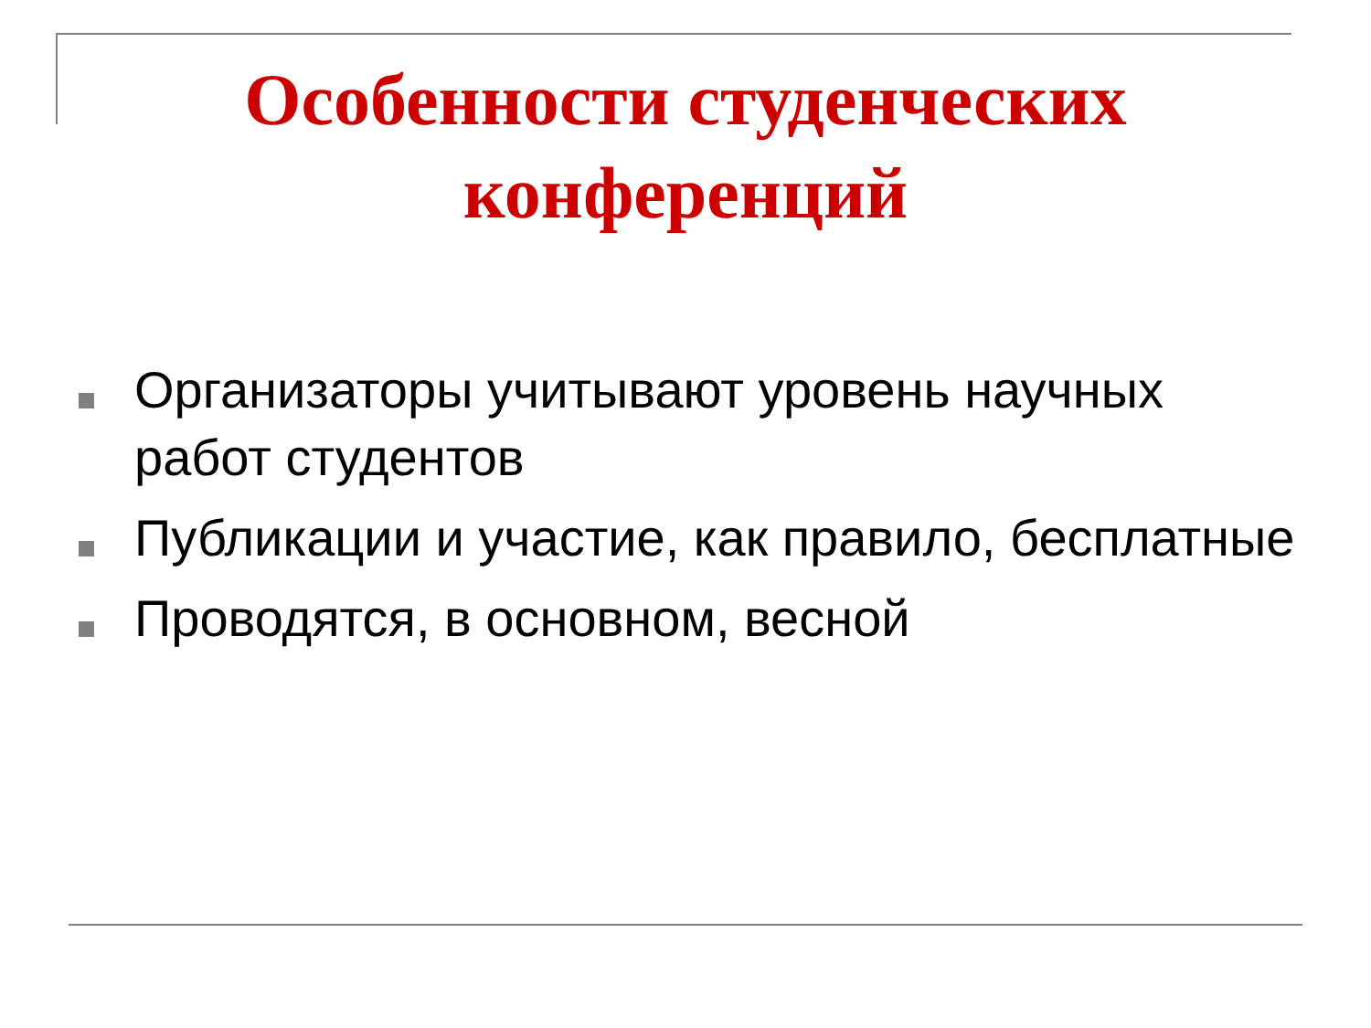Особенности студенческих конференций
Организаторы учитывают уровень научных работ студентов
Публикации и участие, как правило, бесплатные
Проводятся, в основном, весной